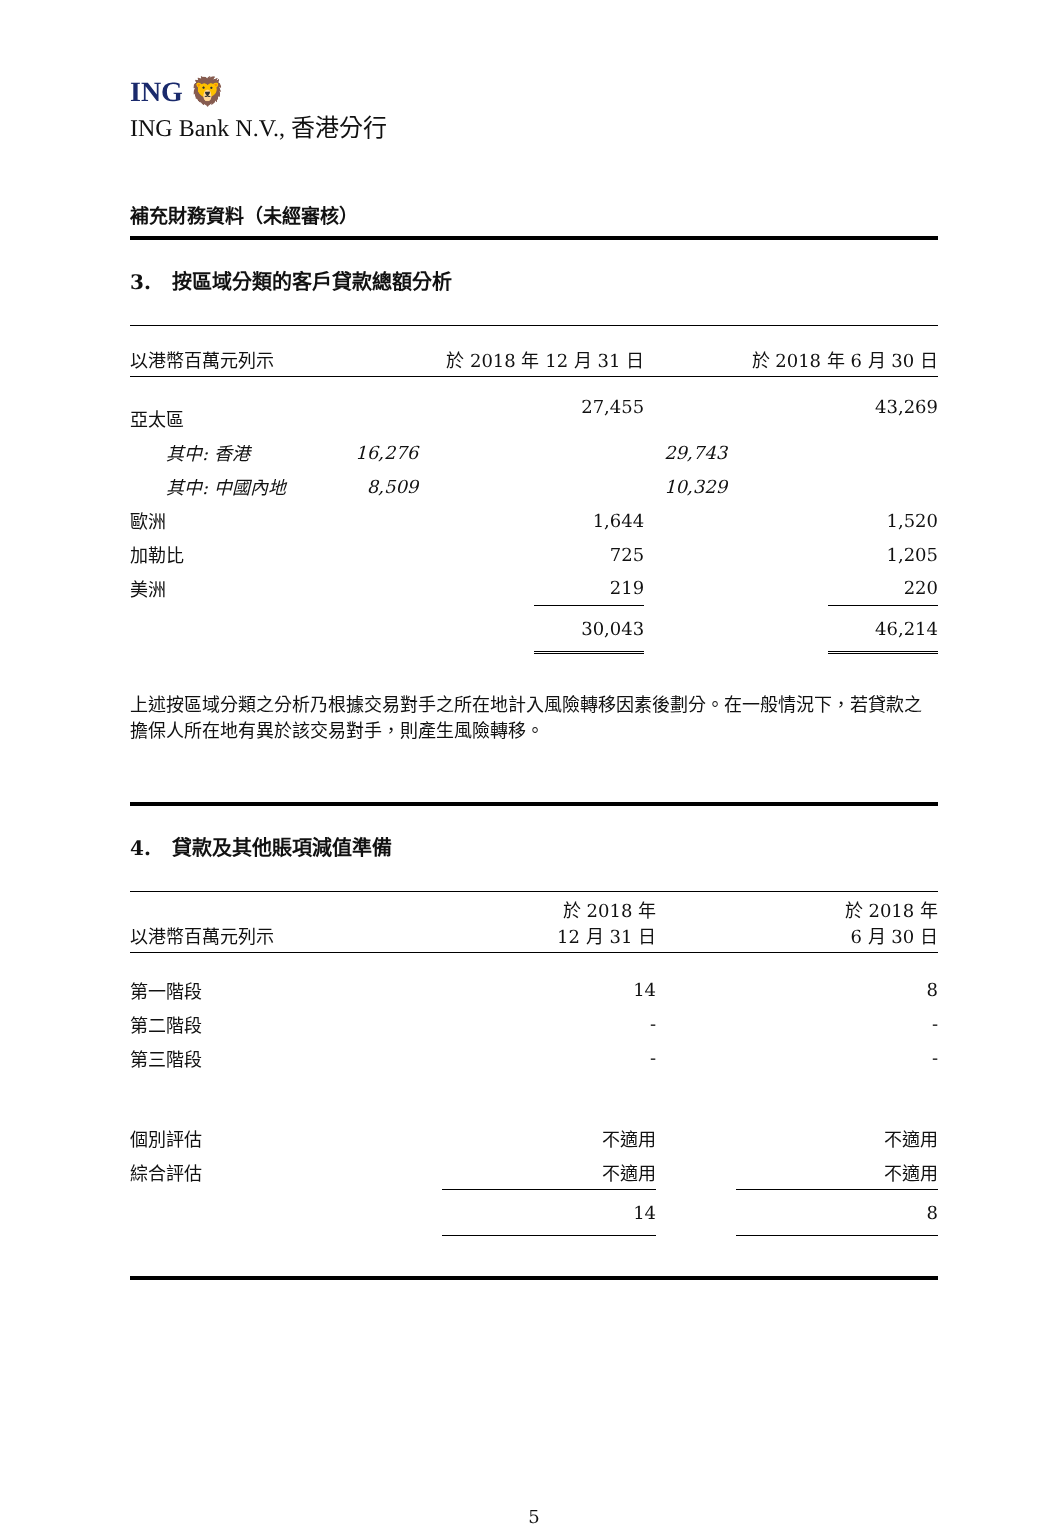ING 🦁
ING Bank N.V., 香港分行
補充財務資料（未經審核）
3. 按區域分類的客戶貸款總額分析
| 以港幣百萬元列示 | | 於 2018 年 12 月 31 日 | | | 於 2018 年 6 月 30 日 | |
| 亞太區 | | | 27,455 | | | 43,269 |
| 其中: 香港 | 16,276 | | | 29,743 | | |
| 其中: 中國內地 | 8,509 | | | 10,329 | | |
| 歐洲 | | | 1,644 | | | 1,520 |
| 加勒比 | | | 725 | | | 1,205 |
| 美洲 | | | 219 | | | 220 |
| | | | 30,043 | | | 46,214 |
上述按區域分類之分析乃根據交易對手之所在地計入風險轉移因素後劃分。在一般情況下，若貸款之擔保人所在地有異於該交易對手，則產生風險轉移。
4. 貸款及其他賬項減值準備
| 以港幣百萬元列示 | 於 2018 年 12 月 31 日 | | 於 2018 年 6 月 30 日 |
| 第一階段 | 14 | | 8 |
| 第二階段 | - | | - |
| 第三階段 | - | | - |
| 個別評估 | 不適用 | | 不適用 |
| 綜合評估 | 不適用 | | 不適用 |
| | 14 | | 8 |
5